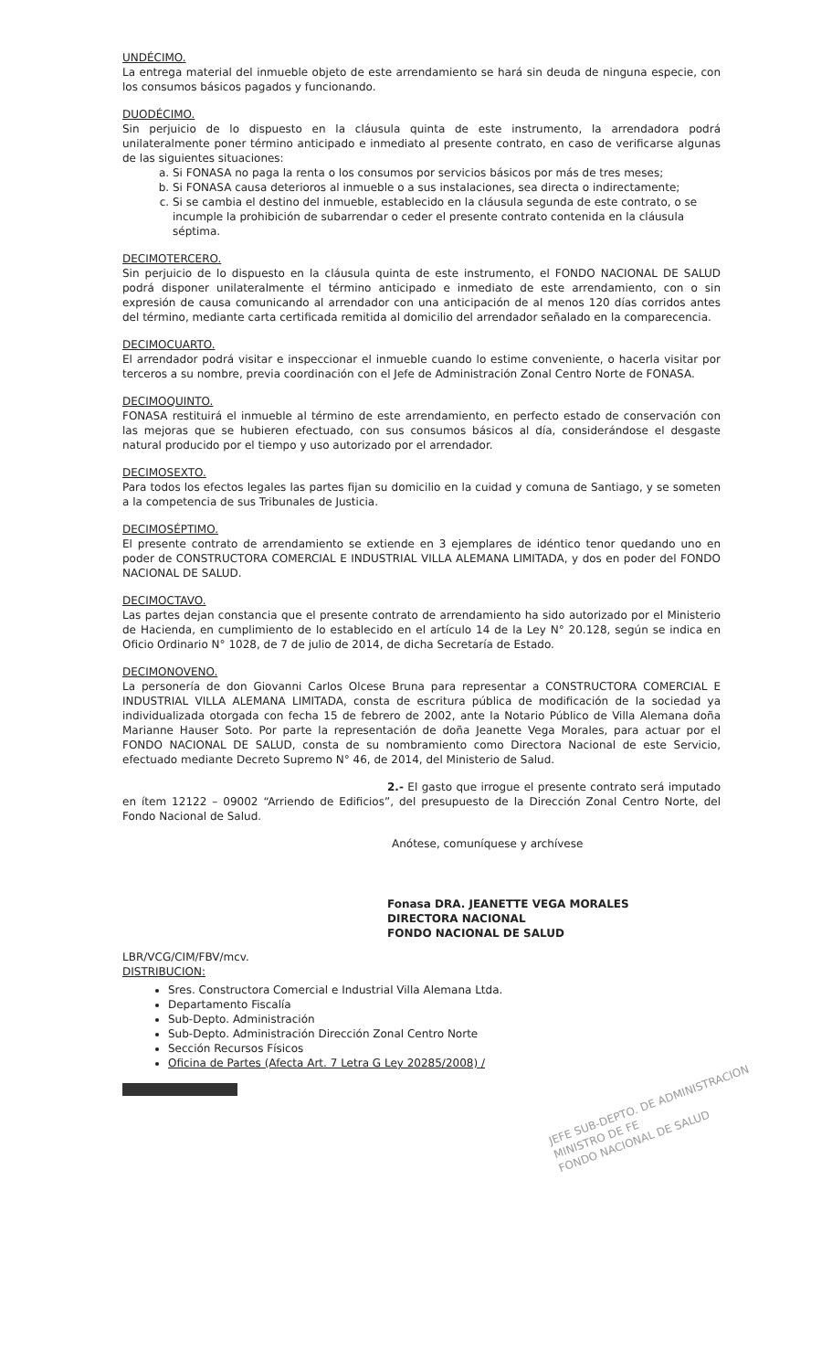UNDÉCIMO.
La entrega material del inmueble objeto de este arrendamiento se hará sin deuda de ninguna especie, con los consumos básicos pagados y funcionando.
DUODÉCIMO.
Sin perjuicio de lo dispuesto en la cláusula quinta de este instrumento, la arrendadora podrá unilateralmente poner término anticipado e inmediato al presente contrato, en caso de verificarse algunas de las siguientes situaciones:
a. Si FONASA no paga la renta o los consumos por servicios básicos por más de tres meses;
b. Si FONASA causa deterioros al inmueble o a sus instalaciones, sea directa o indirectamente;
c. Si se cambia el destino del inmueble, establecido en la cláusula segunda de este contrato, o se incumple la prohibición de subarrendar o ceder el presente contrato contenida en la cláusula séptima.
DECIMOTERCERO.
Sin perjuicio de lo dispuesto en la cláusula quinta de este instrumento, el FONDO NACIONAL DE SALUD podrá disponer unilateralmente el término anticipado e inmediato de este arrendamiento, con o sin expresión de causa comunicando al arrendador con una anticipación de al menos 120 días corridos antes del término, mediante carta certificada remitida al domicilio del arrendador señalado en la comparecencia.
DECIMOCUARTO.
El arrendador podrá visitar e inspeccionar el inmueble cuando lo estime conveniente, o hacerla visitar por terceros a su nombre, previa coordinación con el Jefe de Administración Zonal Centro Norte de FONASA.
DECIMOQUINTO.
FONASA restituirá el inmueble al término de este arrendamiento, en perfecto estado de conservación con las mejoras que se hubieren efectuado, con sus consumos básicos al día, considerándose el desgaste natural producido por el tiempo y uso autorizado por el arrendador.
DECIMOSEXTO.
Para todos los efectos legales las partes fijan su domicilio en la cuidad y comuna de Santiago, y se someten a la competencia de sus Tribunales de Justicia.
DECIMOSÉPTIMO.
El presente contrato de arrendamiento se extiende en 3 ejemplares de idéntico tenor quedando uno en poder de CONSTRUCTORA COMERCIAL E INDUSTRIAL VILLA ALEMANA LIMITADA, y dos en poder del FONDO NACIONAL DE SALUD.
DECIMOCTAVO.
Las partes dejan constancia que el presente contrato de arrendamiento ha sido autorizado por el Ministerio de Hacienda, en cumplimiento de lo establecido en el artículo 14 de la Ley N° 20.128, según se indica en Oficio Ordinario N° 1028, de 7 de julio de 2014, de dicha Secretaría de Estado.
DECIMONOVENO.
La personería de don Giovanni Carlos Olcese Bruna para representar a CONSTRUCTORA COMERCIAL E INDUSTRIAL VILLA ALEMANA LIMITADA, consta de escritura pública de modificación de la sociedad ya individualizada otorgada con fecha 15 de febrero de 2002, ante la Notario Público de Villa Alemana doña Marianne Hauser Soto. Por parte la representación de doña Jeanette Vega Morales, para actuar por el FONDO NACIONAL DE SALUD, consta de su nombramiento como Directora Nacional de este Servicio, efectuado mediante Decreto Supremo N° 46, de 2014, del Ministerio de Salud.
2.- El gasto que irrogue el presente contrato será imputado en ítem 12122 – 09002 “Arriendo de Edificios”, del presupuesto de la Dirección Zonal Centro Norte, del Fondo Nacional de Salud.
Anótese, comuníquese y archívese
Fonasa DRA. JEANETTE VEGA MORALES
DIRECTORA NACIONAL
FONDO NACIONAL DE SALUD
LBR/VCG/CIM/FBV/mcv.
DISTRIBUCION:
Sres. Constructora Comercial e Industrial Villa Alemana Ltda.
Departamento Fiscalía
Sub-Depto. Administración
Sub-Depto. Administración Dirección Zonal Centro Norte
Sección Recursos Físicos
Oficina de Partes (Afecta Art. 7 Letra G Ley 20285/2008) /
JEFE SUB-DEPTO. DE ADMINISTRACION
MINISTRO DE FE
FONDO NACIONAL DE SALUD